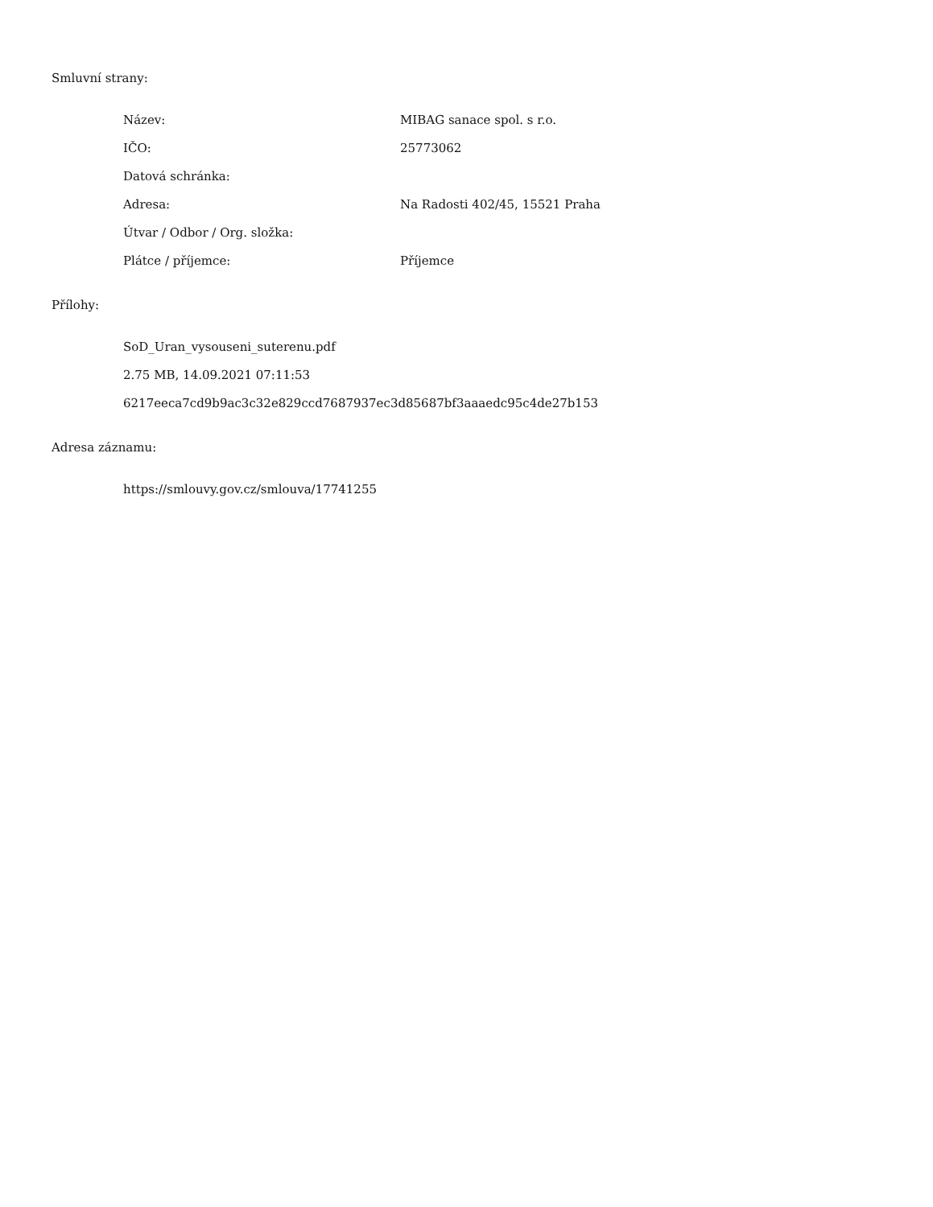Smluvní strany:
| Název: | MIBAG sanace spol. s r.o. |
| IČO: | 25773062 |
| Datová schránka: | |
| Adresa: | Na Radosti 402/45, 15521 Praha |
| Útvar / Odbor / Org. složka: | |
| Plátce / příjemce: | Příjemce |
Přílohy:
SoD_Uran_vysouseni_suterenu.pdf
2.75 MB, 14.09.2021 07:11:53
6217eeca7cd9b9ac3c32e829ccd7687937ec3d85687bf3aaaedc95c4de27b153
Adresa záznamu:
https://smlouvy.gov.cz/smlouva/17741255